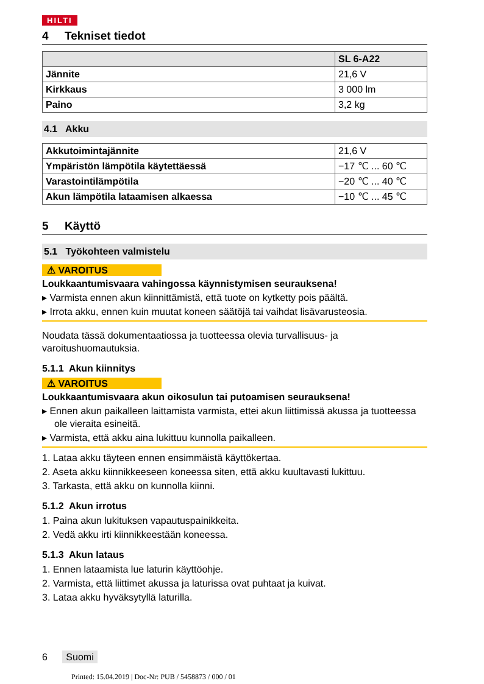HILTI
4 Tekniset tiedot
| | SL 6-A22 |
| --- | --- |
| Jännite | 21,6 V |
| Kirkkaus | 3 000 lm |
| Paino | 3,2 kg |
4.1 Akku
| Akkutoimintajännite | 21,6 V |
| Ympäristön lämpötila käytettäessä | −17 ℃ ... 60 ℃ |
| Varastointilämpötila | −20 ℃ ... 40 ℃ |
| Akun lämpötila lataamisen alkaessa | −10 ℃ ... 45 ℃ |
5 Käyttö
5.1 Työkohteen valmistelu
⚠ VAROITUS
Loukkaantumisvaara vahingossa käynnistymisen seurauksena!
▸ Varmista ennen akun kiinnittämistä, että tuote on kytketty pois päältä.
▸ Irrota akku, ennen kuin muutat koneen säätöjä tai vaihdat lisävarusteosia.
Noudata tässä dokumentaatiossa ja tuotteessa olevia turvallisuus- ja varoitushuomautuksia.
5.1.1 Akun kiinnitys
⚠ VAROITUS
Loukkaantumisvaara akun oikosulun tai putoamisen seurauksena!
▸ Ennen akun paikalleen laittamista varmista, ettei akun liittimissä akussa ja tuotteessa ole vieraita esineitä.
▸ Varmista, että akku aina lukittuu kunnolla paikalleen.
1. Lataa akku täyteen ennen ensimmäistä käyttökertaa.
2. Aseta akku kiinnikkeeseen koneessa siten, että akku kuultavasti lukittuu.
3. Tarkasta, että akku on kunnolla kiinni.
5.1.2 Akun irrotus
1. Paina akun lukituksen vapautuspainikkeita.
2. Vedä akku irti kiinnikkeestään koneessa.
5.1.3 Akun lataus
1. Ennen lataamista lue laturin käyttöohje.
2. Varmista, että liittimet akussa ja laturissa ovat puhtaat ja kuivat.
3. Lataa akku hyväksytyllä laturilla.
6 Suomi
Printed: 15.04.2019 | Doc-Nr: PUB / 5458873 / 000 / 01